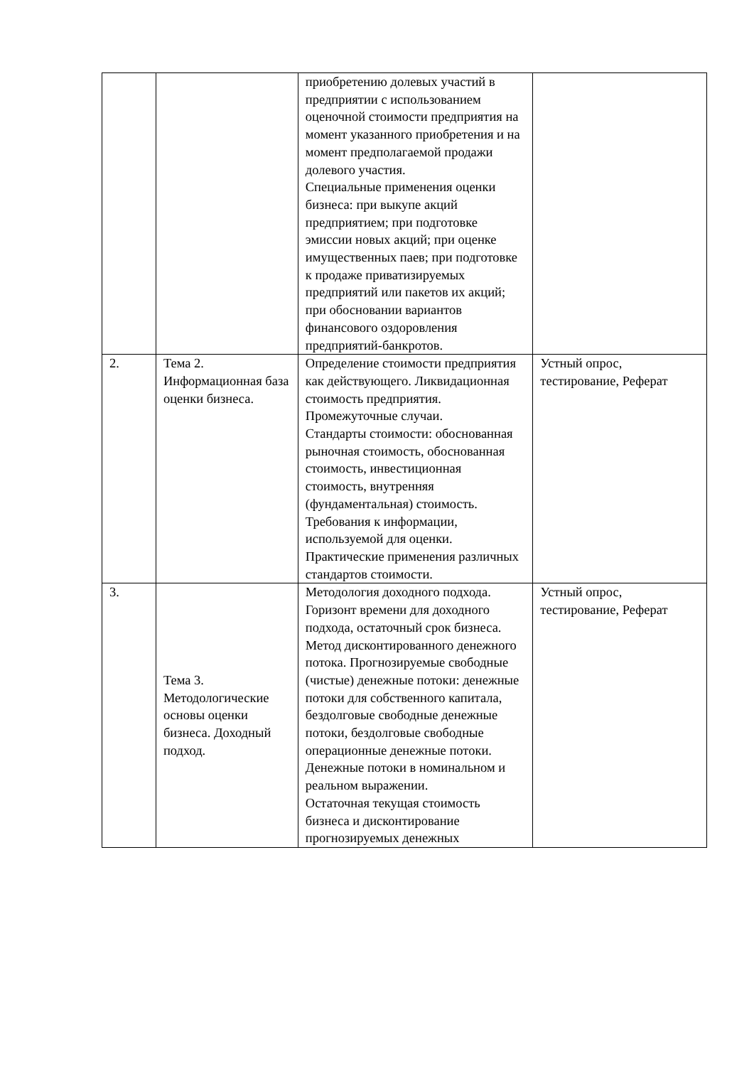| | | приобретению долевых участий в предприятии с использованием оценочной стоимости предприятия на момент указанного приобретения и на момент предполагаемой продажи долевого участия. Специальные применения оценки бизнеса: при выкупе акций предприятием; при подготовке эмиссии новых акций; при оценке имущественных паев; при подготовке к продаже приватизируемых предприятий или пакетов их акций; при обосновании вариантов финансового оздоровления предприятий-банкротов. | |
| 2. | Тема 2. Информационная база оценки бизнеса. | Определение стоимости предприятия как действующего. Ликвидационная стоимость предприятия. Промежуточные случаи. Стандарты стоимости: обоснованная рыночная стоимость, обоснованная стоимость, инвестиционная стоимость, внутренняя (фундаментальная) стоимость. Требования к информации, используемой для оценки. Практические применения различных стандартов стоимости. | Устный опрос, тестирование, Реферат |
| 3. | Тема 3. Методологические основы оценки бизнеса. Доходный подход. | Методология доходного подхода. Горизонт времени для доходного подхода, остаточный срок бизнеса. Метод дисконтированного денежного потока. Прогнозируемые свободные (чистые) денежные потоки: денежные потоки для собственного капитала, бездолговые свободные денежные потоки, бездолговые свободные операционные денежные потоки. Денежные потоки в номинальном и реальном выражении. Остаточная текущая стоимость бизнеса и дисконтирование прогнозируемых денежных | Устный опрос, тестирование, Реферат |